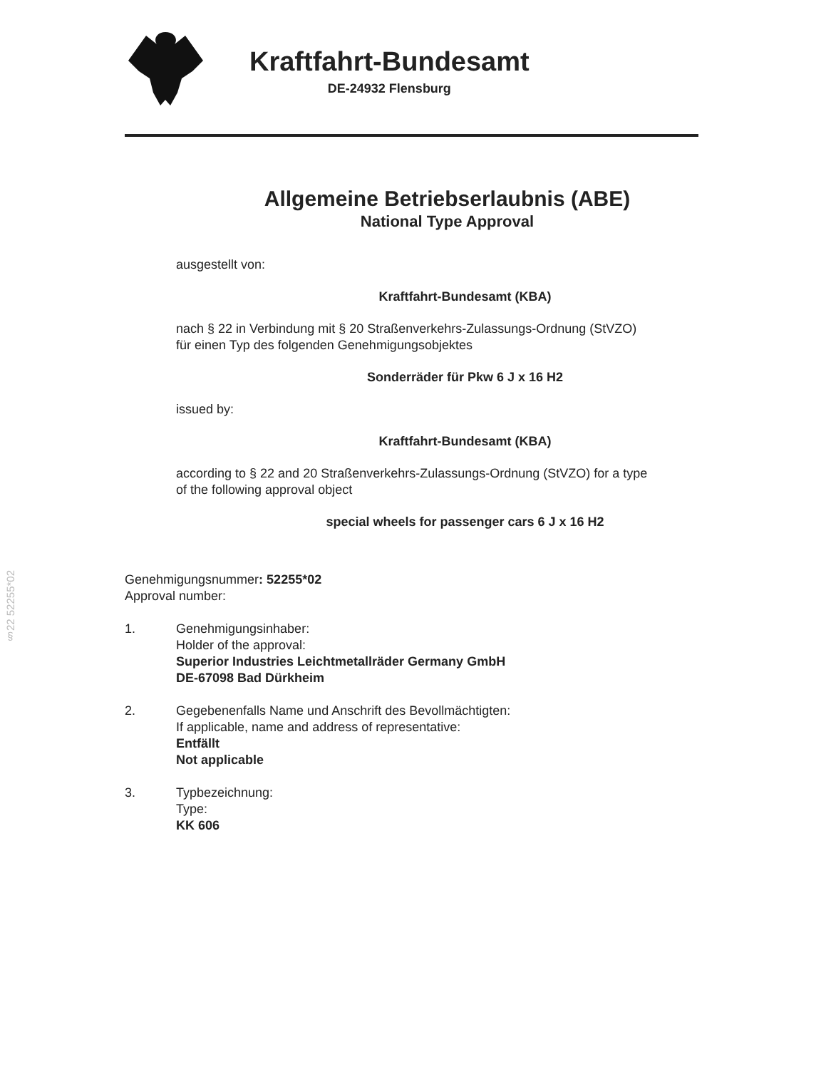§22 52255*02
Kraftfahrt-Bundesamt
DE-24932 Flensburg
Allgemeine Betriebserlaubnis (ABE)
National Type Approval
ausgestellt von:
Kraftfahrt-Bundesamt (KBA)
nach § 22 in Verbindung mit § 20 Straßenverkehrs-Zulassungs-Ordnung (StVZO)
für einen Typ des folgenden Genehmigungsobjektes
Sonderräder für Pkw 6 J x 16 H2
issued by:
Kraftfahrt-Bundesamt (KBA)
according to § 22 and 20 Straßenverkehrs-Zulassungs-Ordnung (StVZO) for a type
of the following approval object
special wheels for passenger cars 6 J x 16 H2
Genehmigungsnummer: 52255*02
Approval number:
1. Genehmigungsinhaber:
Holder of the approval:
Superior Industries Leichtmetallräder Germany GmbH
DE-67098 Bad Dürkheim
2. Gegebenenfalls Name und Anschrift des Bevollmächtigten:
If applicable, name and address of representative:
Entfällt
Not applicable
3. Typbezeichnung:
Type:
KK 606